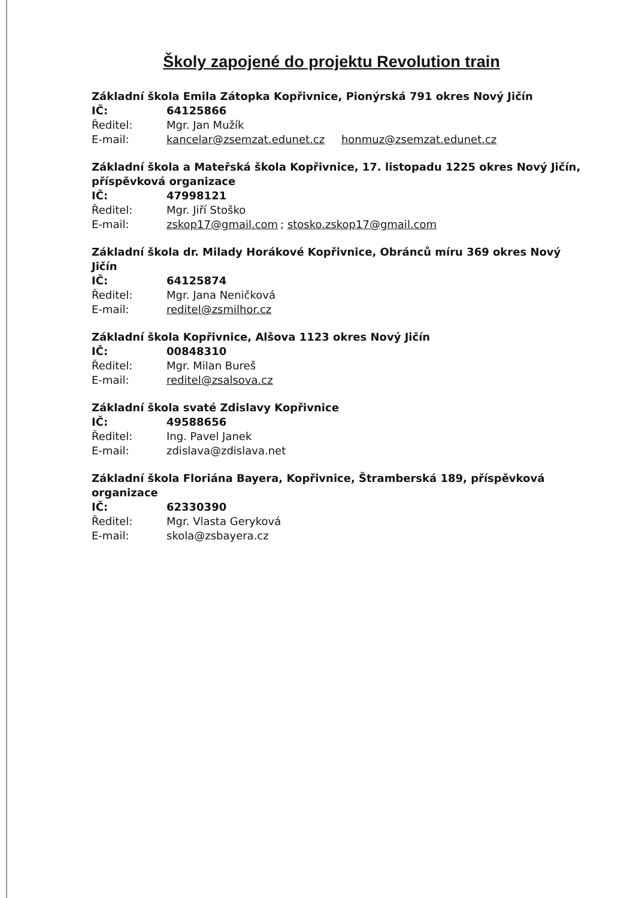Školy zapojené do projektu Revolution train
Základní škola Emila Zátopka Kopřivnice, Pionýrská 791 okres Nový Jičín
IČ: 64125866
Ředitel: Mgr. Jan Mužík
E-mail: kancelar@zsemzat.edunet.cz honmuz@zsemzat.edunet.cz
Základní škola a Mateřská škola Kopřivnice, 17. listopadu 1225 okres Nový Jičín, příspěvková organizace
IČ: 47998121
Ředitel: Mgr. Jiří Stoško
E-mail: zskop17@gmail.com; stosko.zskop17@gmail.com
Základní škola dr. Milady Horákové Kopřivnice, Obránců míru 369 okres Nový Jičín
IČ: 64125874
Ředitel: Mgr. Jana Neničková
E-mail: reditel@zsmilhor.cz
Základní škola Kopřivnice, Alšova 1123 okres Nový Jičín
IČ: 00848310
Ředitel: Mgr. Milan Bureš
E-mail: reditel@zsalsova.cz
Základní škola svaté Zdislavy Kopřivnice
IČ: 49588656
Ředitel: Ing. Pavel Janek
E-mail: zdislava@zdislava.net
Základní škola Floriána Bayera, Kopřivnice, Štramberská 189, příspěvková organizace
IČ: 62330390
Ředitel: Mgr. Vlasta Geryková
E-mail: skola@zsbayera.cz